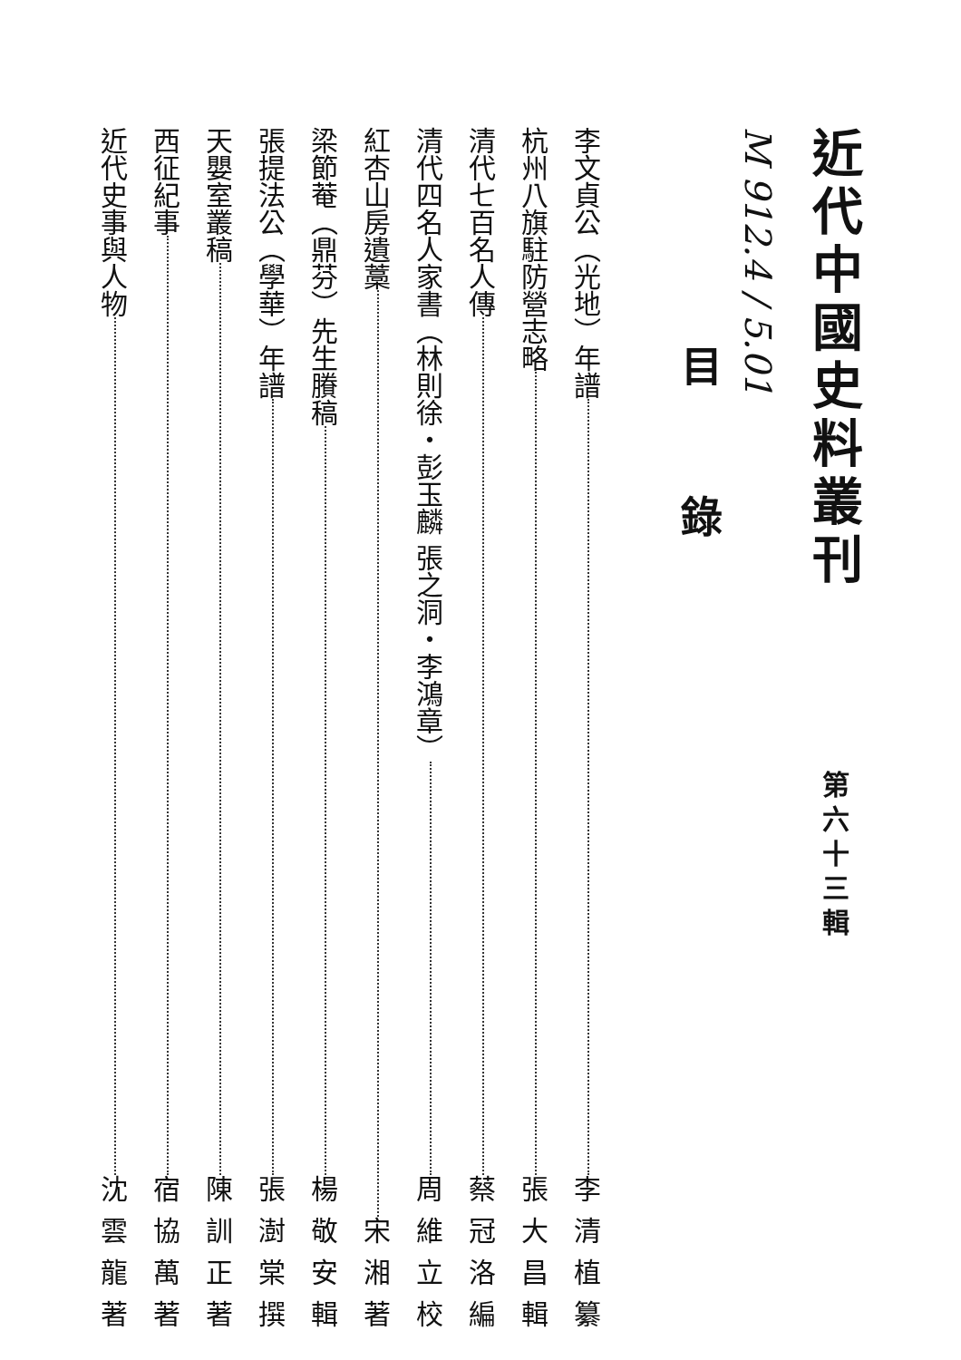近代中國史料叢刊 第六十三輯
M 912.4 / 5.01
目錄
李文貞公（光地）年譜 李清植纂
杭州八旗駐防營志略 張大昌輯
清代七百名人傳 蔡冠洛編
清代四名人家書（林則徐・彭玉麟 張之洞・李鴻章） 周維立校
紅杏山房遺藁 宋湘著
梁節菴（鼎芬）先生賸稿 楊敬安輯
張提法公（學華）年譜 張澍棠撰
天嬰室叢稿 陳訓正著
西征紀事 宿協萬著
近代史事與人物 沈雲龍著